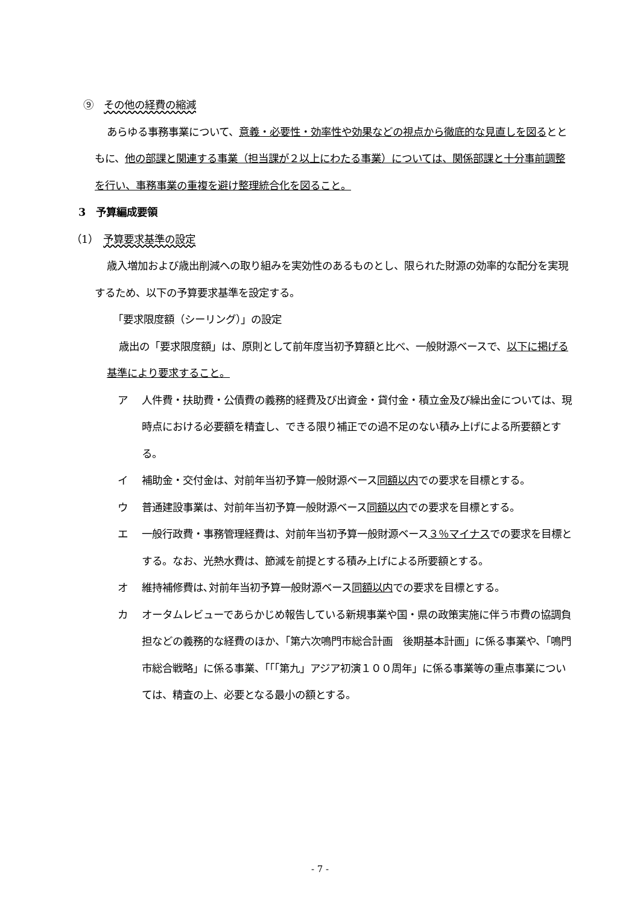⑨　その他の経費の縮減
あらゆる事務事業について、意義・必要性・効率性や効果などの視点から徹底的な見直しを図るとともに、他の部課と関連する事業（担当課が２以上にわたる事業）については、関係部課と十分事前調整を行い、事務事業の重複を避け整理統合化を図ること。
3　予算編成要領
（1）　予算要求基準の設定
歳入増加および歳出削減への取り組みを実効性のあるものとし、限られた財源の効率的な配分を実現するため、以下の予算要求基準を設定する。
「要求限度額（シーリング）」の設定
歳出の「要求限度額」は、原則として前年度当初予算額と比べ、一般財源ベースで、以下に掲げる基準により要求すること。
ア 人件費・扶助費・公債費の義務的経費及び出資金・貸付金・積立金及び繰出金については、現時点における必要額を精査し、できる限り補正での過不足のない積み上げによる所要額とする。
イ 補助金・交付金は、対前年当初予算一般財源ベース同額以内での要求を目標とする。
ウ 普通建設事業は、対前年当初予算一般財源ベース同額以内での要求を目標とする。
エ 一般行政費・事務管理経費は、対前年当初予算一般財源ベース３％マイナスでの要求を目標とする。なお、光熱水費は、節減を前提とする積み上げによる所要額とする。
オ 維持補修費は､対前年当初予算一般財源ベース同額以内での要求を目標とする。
カ オータムレビューであらかじめ報告している新規事業や国・県の政策実施に伴う市費の協調負担などの義務的な経費のほか、「第六次鳴門市総合計画　後期基本計画」に係る事業や、「鳴門市総合戦略」に係る事業、「「「第九」アジア初演１００周年」に係る事業等の重点事業については、精査の上、必要となる最小の額とする。
- 7 -